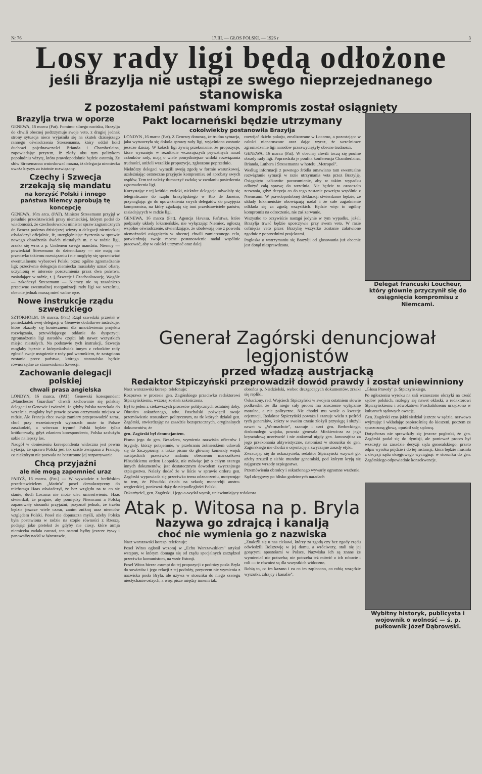Nr 76 17.III. — GŁOS POLSKI. — 1926 r 3
Losy rady ligi będą odłożone
jeśli Brazylja nie ustąpi ze swego nieprzejednanego stanowiska
Z pozostałemi państwami kompromis został osiągnięty
Brazylja trwa w oporze
GENEWA, 16 marca (Pat). Pomimo silnego nacisku, Brazylja do chwili obecnej podtrzymuje swoje veto, z drugiej jednak strony sytuacja nieco wyjaśniła się na skutek dzisiejszego rannego oświadczenia Stresemanna, który oddał hołd duchowi pojednawczości Brianda i Chamberlaina, zapowiadając przytem, iż złoży obu tym politykom popołudniu wizytę, która prawdopodobnie będzie ostatnią. Ze słów Stresemanna wnioskować można, iż delegacja niemiecka uważa kryzys za istotnie rozwiązany.
Czechy i Szwecja zrzekają się mandatu
na korzyść Polski i innego państwa Niemcy aprobują tę koncepcję
GENEWA, 16m arca. (PAT). Minister Stresemann przyjął w południe przedstawicieli prasy niemieckiej, którym podał do wiadomości, że czechosłowacki minister spraw zagranicznych dr. Benesz podczas dzisiejszej wizyty u delegacji niemieckiej oświadczył oficjalnie, iż, uwzględniając życzenia w sprawie nowego obsadzenia dwóch niestałych m. c w radzie ligi, zrzeka się wraz z p. Undenem swego mandatu. Niemcy — powiedział Stresemann do dziennikarzy — nie mają nic przeciwko takiemu rozwiązaniu i nie mogłyby się sprzeciwiać ewentualnemu wyborowi Polski przez ogólne zgromadzenie ligi; przeciwnie delegacja niemiecka musiałaby uznać ofiarę, uczynioną w interesie porozumienia przez dwa państwa, zasiadające w radzie, t. j. Szwecję i Czechosłowację. Wogóle — zakończył Stresemann — Niemcy nie są zasadniczo przeciwne ewentualnej reorganizacji rady ligi we wrześniu, obecnie jednak muszą mieć wolne ręce.
Nowe instrukcje rządu szwedzkiego
SZTOKHOLM, 16 marca. (Pat.) Rząd szwedzki przesłał w poniedziałek swej delegacji w Genewie dodatkowe instrukcje, które okazały się koniecznemi dla umożliwienia projektu rozwiązania, przewidującego oddanie do dyspozycji zgromadzenia ligi narodów części lub nawet wszystkich miejsc niestałych. Na podstawie tych instrukcji, Szwecja mogłaby łącznie z którymkolwiek innym z członków rady zgłosić swoje ustąpienie z rady pod warunkiem, że zastąpiona zostanie przez państwo, którego stanowisko będzie równorzędne ze stanowiskiem Szwecji.
Zachowanie delegacji polskiej
chwali prasa angielska
LONDYN, 16 marca. (PAT). Genewski korespondent „Manchester Guardian" chwali zachowanie się polskiej delegacji w Genewie i twierdzi, że gdyby Polska zaczekała do września, mogłaby być prawie pewna otrzymania miejsca w radzie. Ale Francja chce swoje zamiary przeprowadzić zaraz, choć przy wrześniowych wyborach może to Polsce zaszkodzić, a wówczas tryumf Polski będzie tylko krótkotrwały, gdyż zdaniem korespondenta, Polska zasłużyła sobie na lepszy los.
Naogół w doniesieniu korespondenta widoczna jest pewna irytacja, że sprawa Polski jest tak ściśle związana z Francją, co niektórym nie pozwala na bezstronne jej rozpatrywanie
Chcą przyjaźni
ale nie mogą zapomnieć uraz
PARYŻ, 16 marca. (Pat.) — W wywiadzie z berlińskim przedstawicielem „Matin'a" poseł demokratyczny do reichstagu Haas oświadczył, że bez względu na to co się stanie, duch Locarna nie może ulec unicestwieniu. Haas stwierdził, że pragnie, aby pomiędzy Niemcami a Polską zapanowały stosunki przyjaźni, przyznał jednak, że trzeba będzie jeszcze wiele czasu, zanim zniknq uraz niemców względem Polski. Poseł nie dopuszcza myśli, ażeby Polska była postawiona w radzie na stopie równości z Rzeszą, podając jako pretekst że gdyby nie ciosy, które armja niemiecka zadała carowi, ten ostatni byłby jeszcze żywy i panowałby nadal w Warszawie.
Pakt locarneński będzie utrzymany
cokolwiekby postanowiła Brazylja
LONDYN ,16 marca (Pat). Z Genewy donoszą, że trudna sytuacja, jaka wytworzyła się dokoła sprawy rady ligi, wyjaśniona zostanie jeszcze dzisiaj. W kołach ligi żywią przekonanie, że propozycje, które wysunięto w rezultacie wczorajszych prywatnych narad członków rady, mają o wiele pomyślniejsze widoki rozwiązania trudności, aniżeli wszelkie propozycje, zgłoszone poprzednio.
Niektórzy delegaci wyrazili swoją zgodę w formie warunkowej, uzależniając ostateczne przyjęcie kompromisu od aprobaty swych rządów. Tem też należy tłumaczyć zwłokę w zwołaniu posiedzenia zgromadzenia ligi.
Korzystając z tej krótkiej zwłoki, niektóre delegacje odwołały się telegraficznie do rządu brazylijskiego w Rio de Janeiro, przynaglając go do upoważnienia swych delegatów do przyjęcia kompromisu, na który zgadzają się inni przedstawiciele państw, zasiadających w radzie ligi.
GENEWA, 16 marca (Pat). Agencja Havasa. Państwa, które podpisały układy lokarneńskie, nie wyłączając Niemiec, ogłoszą wspólne oświadczenie, stwierdzające, że ubolewają one z powodu niemożności osiągnięcia w obecnej chwili zamierzonego celu, potwierdzają swoje mocne postanowienie nadal wspólnie pracować, aby w całości utrzymać oraz dalej
rozwijać dzieło pokoju, zrealizowane w Locarno, a pozostające w całości nienaruszone oraz dając wyraz, że wrześniowe zgromadzenie ligi narodów przezwyciężyły obecne trudności.
GENEWA, 16 marca (Pat). W obecnej chwili toczą się poufne obrady rady ligi. Poprzedziła je poufna konferencja Chamberlaina, Brianda, Luthera i Stresemanna w hotelu „Metropol".
Według informacji z pewnego źródła omawiano tam ewentualne rozwiązanie sytuacji w razie utrzymania veta przez Brazylję. Osiągnięto całkowite porozumienie, aby w takim wypadku odłożyć całą sprawę do września. Nie będzie to oznaczało zerwania, gdyż decyzja co do tego zostanie powzięta wspólnie z Niemcami. W prawdopodobnej deklaracji stwierdzone będzie, że układy lokarneńskie obowiązują nadal i że całe zagadnienie odkłada się za zgodą wszystkich. Będzie więc to ogólny kompromis na odroczenie, nie zaś zerwanie.
Wszystko to oczywiście nastąpi jedynie w tym wypadku, jeżeli Brazylja trwać będzie uporczywie przy swem veto. W razie cofnięcia veto przez Brazylię wszystko zostanie załatwione zgodnie z poprzednimi projektami.
Pogłoska o wstrzymaniu się Brazylji od głosowania już obecnie jest dotąd niesprawdzona.
Delegat francuski Loucheur, który głównie przyczynił się do osiągnięcia kompromisu z Niemcami.
Generał Zagórski denuncjował legjonistów
przed władzą austrjacką
Redaktor Stpiczyński przeprowadził dowód prawdy i został uniewinniony
Nasz warszawski koresp. telefonuje:
Rozprawa w procesie gen. Zagórskiego przeciwko redaktorowi Stpiczyńskiemu, wczoraj została zakończona.
Był to jeden z ciekawszych procesów politycznych ostatniej doby. Obrońca oskarżonego, adw. Paschalski poświęcił swoje przemówienie stosunkom politycznym, na tle których działał gen. Zagórski, stwierdzając na zasadzie bezsprzecznych, oryginalnych dokumentów, że
gen. Zagórski był denuncjantem.
Pismo jego do gen. Besselera, wymienia nazwiska oficerów I brygady, którzy potajemnie, w przebraniu żołnierskiem udawali się do Szczypiorny, a także pismo do głównej komendy wojsk austrjackich przeciwko nadaniu obecnemu marszałkowi Piłsudskiemu orderu Leopolda, nie mówiąc już o całym szeregu innych dokumentów, jest dostatecznym dowodem zwyczajnego szpiegostwa. Należy dodać że w liście w sprawie orderu gen. Zagórski wypowiada się przeciwko temu odznaczeniu, motywując to tem, że Piłsudski działa na szkodę monarchji austro-węgierskiej, ponieważ dąży do niepodległości Polski.
obrońca p. Niedzielski, wobec druzgocących dokumentów, zrzekł się repliki.
Oskarżony, red. Wojciech Stpiczyński w swojem ostatniem słowie podkreślił, że dla niego cały proces ma znaczenie wyłącznie moralne, a nie polityczne. Nie chodzi mu wcale o kwestję orjentacji. Redaktor Stpiczyński poważa i szanuje wielu z pośród tych generałów, którzy w swoim czasie złożyli przysięgę i służyli nawet w „Wermachcie", szanuje i czci gen. Berbeckiego, doskonałego wojaka, poważa generała Minkiewicza za jego kryształową uczciwość i nie atakował nigdy gen. Januszajtisa za jego przekonania aktywistyczne, natomiast w stosunku do gen. Zagórskiego nie chodzi o orjentację a zwyczajne zasady etyki.
Zwracając się do oskarżyciela, redaktor Stpiczyński wzywał go, ażeby zrzucił z siebie mundur generalski, pod którym kryją się najgorsze wrzody szpiegostwa.
Przemówienia obrońcy i oskarżonego wywarły ogromne wrażenie.
Sąd okręgowy po blisko godzinnych naradach
Oskarżyciel, gen. Zagórski, i jego o-wydał wyrok, uniewinniający redaktora
Atak p. Witosa na p. Bryla
Nazywa go zdrajcą i kanalją
choć nie wymienia go z nazwiska
Nasz warszawski koresp. telefonuje:
Poseł Witos ogłosił wczoraj w „Echu Warszawskiem" artykuł wstępny, w którym domaga się od rządu specjalnych zarządzeń przeciwko komunistom, na wzór Estonji.
Poseł Witos bierze asumpt do tej propozycji z podróży posła Bryla do sowietów i jego relacji z tej podróży, przyczem nie wymienia z nazwiska posła Bryla, ale używa w stosunku do niego szeregu niesłychanie ostrych, a więc pisze między innemi tak:
„Znaleźli się u nas ciekawi, którzy za zgodą czy bez zgody rządu odwiedzili Bolszewję w jej domu, a wróciwszy, stali się jej gorącymi apostołami w Polsce. Nazwiska ich są znane że wymieniać nie potrzeba; nie potrzeba też mówić o ich robocie i roli — te również są dla wszystkich widoczne.
Robią to, co im kazano i za co im zapłacono, co robią wszędzie wyrzutki, zdrajcy i kanalie".
„Głosu Prawdy" p. Stpiczyńskiego.
Po ogłoszeniu wyroku na sali wznoszono okrzyki na cześć sądów polskich, rozległy się nawet oklaski, a redaktorowi Stpiczyńskiemu i adwokatowi Paschalskiemu urządzono w kuluarach sądowych owację.
Gen. Zagórski czas jakiś siedział jeszcze w sądzie, nerwowo wyjmując i wkładając papierośnicę do kieszeni, poczem ze spuszczoną głową, opuścił salę sądową.
Dotychczas nie sprawdziły się jeszcze pogłoski, że gen. Zagórski podał się do dymisji, ale ponieważ proces był wszczęty na zasadzie decyzji sądu generalskiego, przeto odpis wyroku pójdzie i do tej instancji, która będzie musiała z decyzji sądu okręgowego wyciągnąć w stosunku do gen. Zagórskiego odpowiednie konsekwencje.
Wybitny historyk, publicysta i wojownik o wolność — ś. p. pułkownik Józef Dąbrowski.